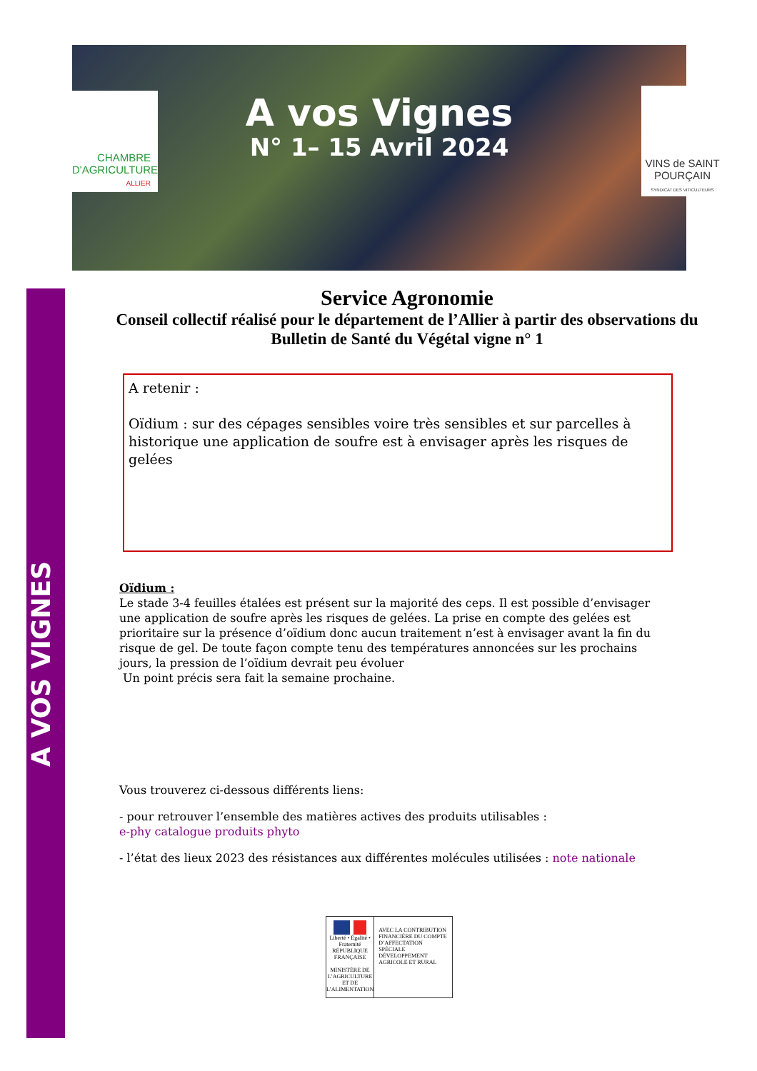CHAMBRE
D'AGRICULTURE
ALLIER
A vos Vignes
N° 1– 15 Avril 2024
VINS de SAINT
POURÇAIN
SYNDICAT DES VITICULTEURS
A VOS VIGNES
Service Agronomie
Conseil collectif réalisé pour le département de l’Allier à partir des observations du
Bulletin de Santé du Végétal vigne n° 1
A retenir :
Oïdium : sur des cépages sensibles voire très sensibles et sur parcelles à historique une application de soufre est à envisager après les risques de gelées
Oïdium :
Le stade 3-4 feuilles étalées est présent sur la majorité des ceps. Il est possible d’envisager une application de soufre après les risques de gelées. La prise en compte des gelées est prioritaire sur la présence d’oïdium donc aucun traitement n’est à envisager avant la fin du risque de gel. De toute façon compte tenu des températures annoncées sur les prochains jours, la pression de l’oïdium devrait peu évoluer
Un point précis sera fait la semaine prochaine.
Vous trouverez ci-dessous différents liens:
- pour retrouver l’ensemble des matières actives des produits utilisables :
e-phy catalogue produits phyto
- l’état des lieux 2023 des résistances aux différentes molécules utilisées : note nationale
Liberté • Égalité • Fraternité
RÉPUBLIQUE FRANÇAISE
MINISTÈRE DE L’AGRICULTURE ET DE L’ALIMENTATION
AVEC LA CONTRIBUTION FINANCIÈRE DU COMPTE D’AFFECTATION SPÉCIALE DÉVELOPPEMENT AGRICOLE ET RURAL